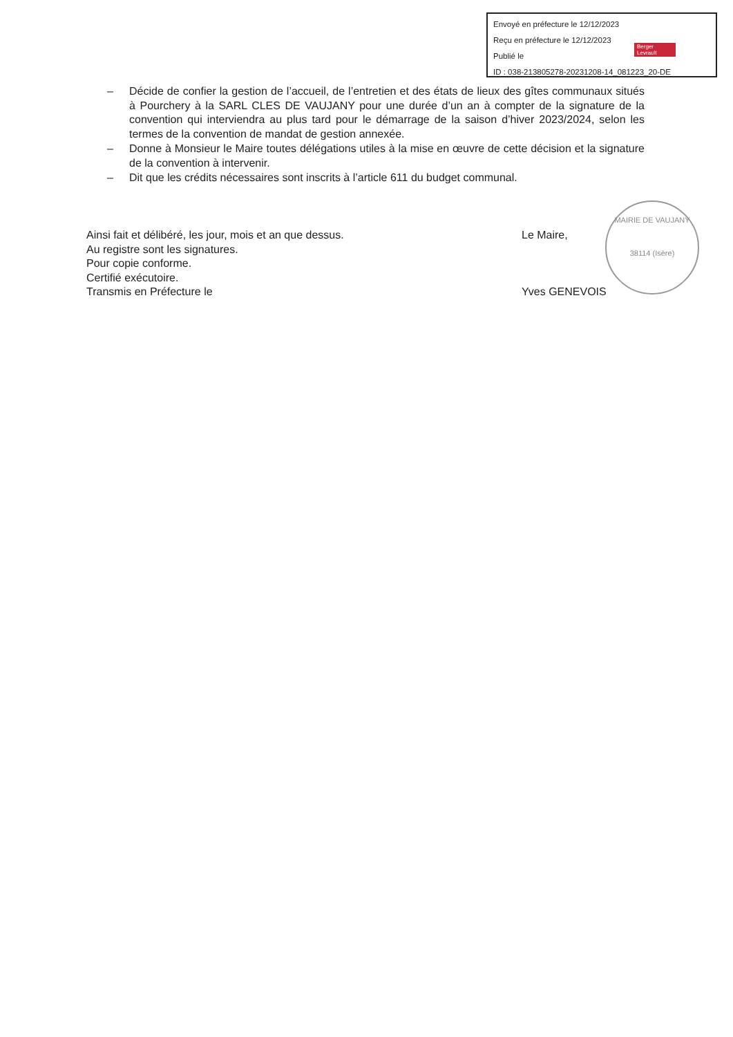Envoyé en préfecture le 12/12/2023
Reçu en préfecture le 12/12/2023
Publié le
ID : 038-213805278-20231208-14_081223_20-DE
Berger Levrault
– Décide de confier la gestion de l’accueil, de l’entretien et des états de lieux des gîtes communaux situés à Pourchery à la SARL CLES DE VAUJANY pour une durée d’un an à compter de la signature de la convention qui interviendra au plus tard pour le démarrage de la saison d’hiver 2023/2024, selon les termes de la convention de mandat de gestion annexée.
– Donne à Monsieur le Maire toutes délégations utiles à la mise en œuvre de cette décision et la signature de la convention à intervenir.
– Dit que les crédits nécessaires sont inscrits à l’article 611 du budget communal.
Ainsi fait et délibéré, les jour, mois et an que dessus.
Au registre sont les signatures.
Pour copie conforme.
Certifié exécutoire.
Transmis en Préfecture le
Le Maire,
Yves GENEVOIS
MAIRIE DE VAUJANY
38114 (Isère)